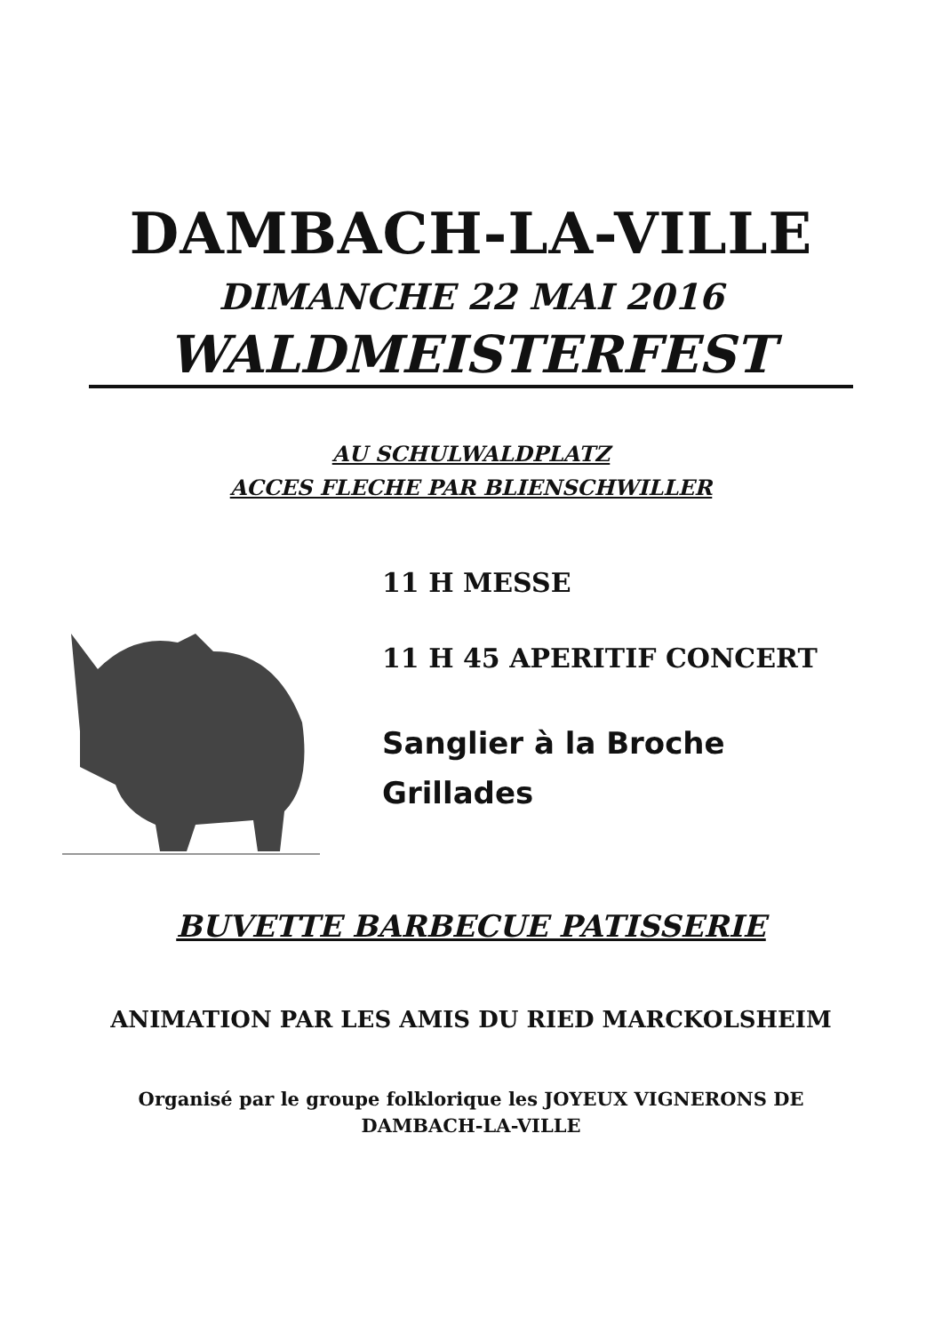DAMBACH-LA-VILLE
DIMANCHE 22 MAI 2016
WALDMEISTERFEST
AU SCHULWALDPLATZ
ACCES FLECHE PAR BLIENSCHWILLER
11 H MESSE
11 H 45 APERITIF CONCERT
Sanglier à la Broche
Grillades
BUVETTE BARBECUE PATISSERIE
ANIMATION PAR LES AMIS DU RIED MARCKOLSHEIM
Organisé par le groupe folklorique les JOYEUX VIGNERONS DE
DAMBACH-LA-VILLE